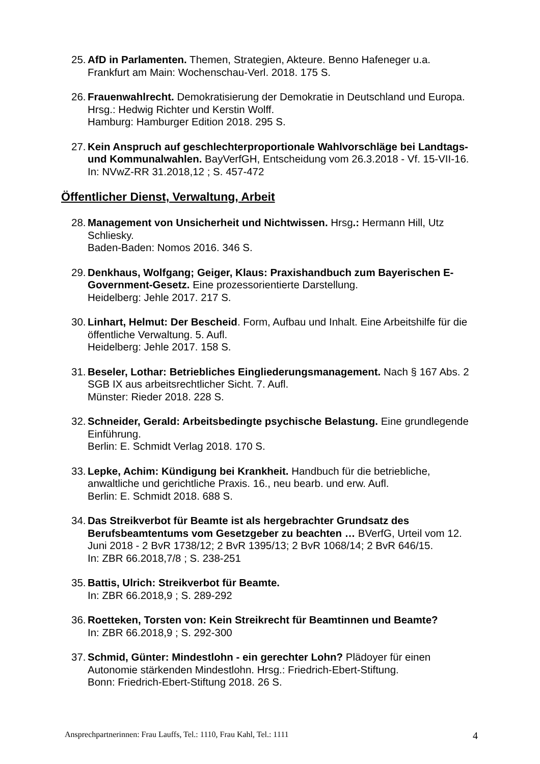25.
AfD in Parlamenten. Themen, Strategien, Akteure. Benno Hafeneger u.a.
Frankfurt am Main: Wochenschau-Verl. 2018. 175 S.
26.
Frauenwahlrecht. Demokratisierung der Demokratie in Deutschland und Europa. Hrsg.: Hedwig Richter und Kerstin Wolff.
Hamburg: Hamburger Edition 2018. 295 S.
27.
Kein Anspruch auf geschlechterproportionale Wahlvorschläge bei Landtags- und Kommunalwahlen. BayVerfGH, Entscheidung vom 26.3.2018 - Vf. 15-VII-16.
In: NVwZ-RR 31.2018,12 ; S. 457-472
Öffentlicher Dienst, Verwaltung, Arbeit
28.
Management von Unsicherheit und Nichtwissen. Hrsg.: Hermann Hill, Utz Schliesky.
Baden-Baden: Nomos 2016. 346 S.
29.
Denkhaus, Wolfgang; Geiger, Klaus: Praxishandbuch zum Bayerischen E-Government-Gesetz. Eine prozessorientierte Darstellung.
Heidelberg: Jehle 2017. 217 S.
30.
Linhart, Helmut: Der Bescheid. Form, Aufbau und Inhalt. Eine Arbeitshilfe für die öffentliche Verwaltung. 5. Aufl.
Heidelberg: Jehle 2017. 158 S.
31.
Beseler, Lothar: Betriebliches Eingliederungsmanagement. Nach § 167 Abs. 2 SGB IX aus arbeitsrechtlicher Sicht. 7. Aufl.
Münster: Rieder 2018. 228 S.
32.
Schneider, Gerald: Arbeitsbedingte psychische Belastung. Eine grundlegende Einführung.
Berlin: E. Schmidt Verlag 2018. 170 S.
33.
Lepke, Achim: Kündigung bei Krankheit. Handbuch für die betriebliche, anwaltliche und gerichtliche Praxis. 16., neu bearb. und erw. Aufl.
Berlin: E. Schmidt 2018. 688 S.
34.
Das Streikverbot für Beamte ist als hergebrachter Grundsatz des Berufsbeamtentums vom Gesetzgeber zu beachten … BVerfG, Urteil vom 12. Juni 2018 - 2 BvR 1738/12; 2 BvR 1395/13; 2 BvR 1068/14; 2 BvR 646/15.
In: ZBR 66.2018,7/8 ; S. 238-251
35.
Battis, Ulrich: Streikverbot für Beamte.
In: ZBR 66.2018,9 ; S. 289-292
36.
Roetteken, Torsten von: Kein Streikrecht für Beamtinnen und Beamte?
In: ZBR 66.2018,9 ; S. 292-300
37.
Schmid, Günter: Mindestlohn - ein gerechter Lohn? Plädoyer für einen Autonomie stärkenden Mindestlohn. Hrsg.: Friedrich-Ebert-Stiftung.
Bonn: Friedrich-Ebert-Stiftung 2018. 26 S.
Ansprechpartnerinnen: Frau Lauffs, Tel.: 1110, Frau Kahl, Tel.: 1111 4